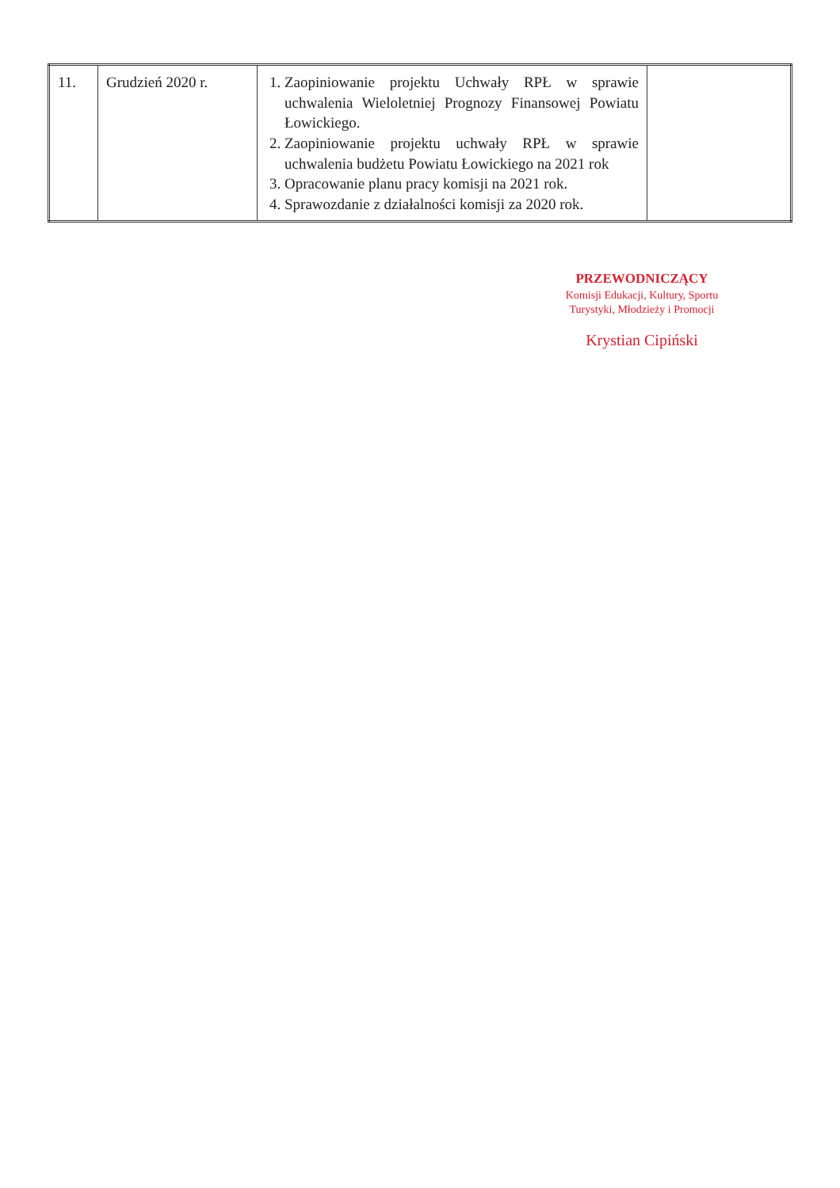| 11. | Grudzień 2020 r. | 1. Zaopiniowanie projektu Uchwały RPŁ w sprawie uchwalenia Wieloletniej Prognozy Finansowej Powiatu Łowickiego. 2. Zaopiniowanie projektu uchwały RPŁ w sprawie uchwalenia budżetu Powiatu Łowickiego na 2021 rok 3. Opracowanie planu pracy komisji na 2021 rok. 4. Sprawozdanie z działalności komisji za 2020 rok. | |
PRZEWODNICZĄCY
Komisji Edukacji, Kultury, Sportu
Turystyki, Młodzieży i Promocji
Krystian Cipiński